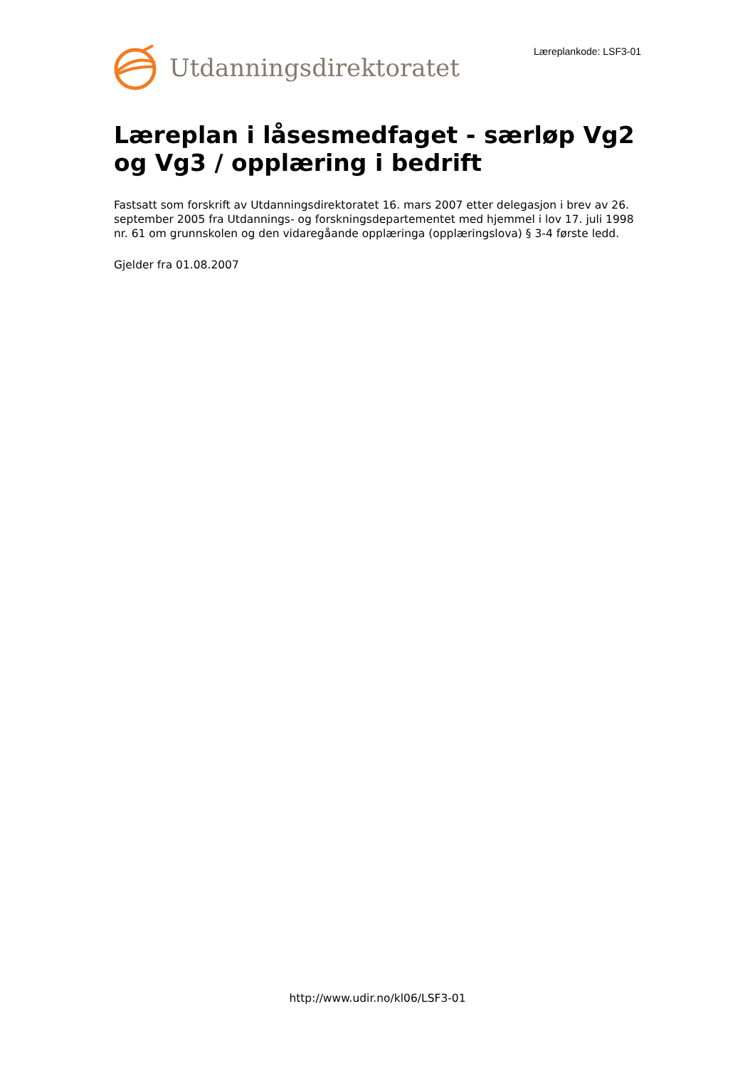Utdanningsdirektoratet Læreplankode: LSF3-01
Læreplan i låsesmedfaget - særløp Vg2 og Vg3 / opplæring i bedrift
Fastsatt som forskrift av Utdanningsdirektoratet 16. mars 2007 etter delegasjon i brev av 26. september 2005 fra Utdannings- og forskningsdepartementet med hjemmel i lov 17. juli 1998 nr. 61 om grunnskolen og den vidaregåande opplæringa (opplæringslova) § 3-4 første ledd.
Gjelder fra 01.08.2007
http://www.udir.no/kl06/LSF3-01